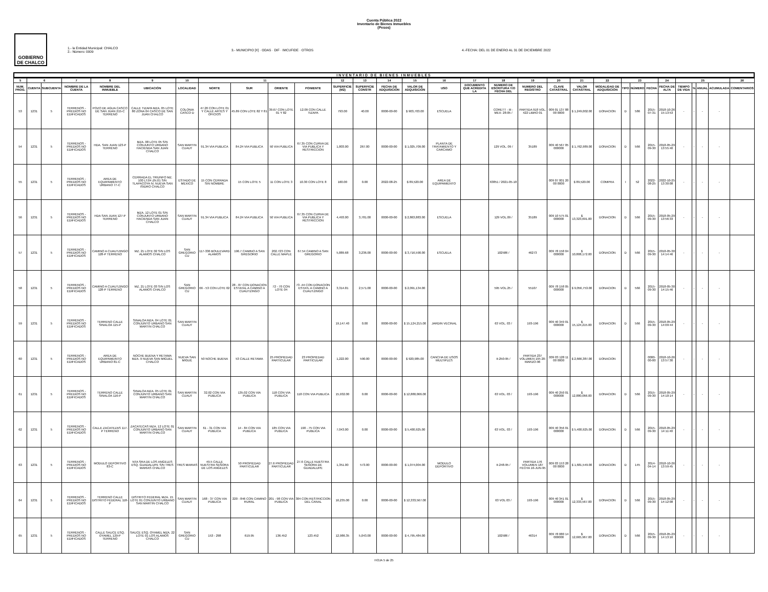Cuenta Pública 2022
Inventario de Bienes Inmuebles
(Pesos)
GOBIERNO DE CHALCO
1.- la Entidad Municipal: CHALCO
2.- Número: 0009
3.- MUNICIPIO [X] · ODAS · DIF · IMCUFIDE · OTROS
4.-FECHA: DEL 01 DE ENERO AL 31 DE DICIEMBRE 2022
INVENTARIO DE BIENES INMUEBLES
| 5 | 6 | | | 7 | 8 | 9 | 10 | 11 | | | | 12 | 13 | 14 | 15 | 16 | 17 | 18 | 19 | 20 | 21 | 22 | 23 | | | 24 | 25 | | | | 26 |
| --- | --- | --- | --- | --- | --- | --- | --- | --- | --- | --- | --- | --- | --- | --- | --- | --- | --- | --- | --- | --- | --- | --- | --- | --- | --- | --- | --- | --- | --- | --- | --- |
| NUM. PROG. | CUENTA | SUBCUENTA | NOMBRE DE LA CUENTA | | NOMBRE DEL INMUEBLE | UBICACIÓN | LOCALIDAD | NORTE | SUR | ORIENTE | PONIENTE | SUPERFICIE (M2) | SUPERFICIE CONSTR | FECHA DE ADQUISICIÓN | VALOR DE ADQUISICIÓN | USO | DOCUMENTO QUE ACREDITA LA | NUMERO DE ESCRITURA Y/O FECHA DEL | NUMERO DEL REGISTRO | CLAVE CATASTRAL | VALOR CATASTRAL | MODALIDAD DE ADQUISICIÓN | TIPO | NÚMERO | FECHA | FECHA DE ALTA | TIEMPO DE VIDA | % | ANUAL | ACUMULADA | COMENTARIOS |
| 53 | 1231 | 5 | TERRENOS - PREDIOS NO EDIFICADOS | | POZO DE AGUA CASCO DE SAN JUAN 215-C TERRENO | CALLE TIZAPA MZA. 05 LOTE 80 ZONA 04 CASCO DE SAN JUAN CHALCO | COLONIA CASCO D | 47.20 CON LOTE 01 Y CALLE ARTES Y OFICIOS | 45.89 CON LOTE 82 Y 81 | 39.67 CON LOTE 01 Y 82 | 12.09 CON CALLE TIZAPA | 793.00 | 40.00 | 0000-00-00 | $ 903,703.00 | ESCUELA | | CORETT - III - MEX- 28-05 / | PARTIDA 918 VOL. 422 LIBRO 01 | 009 01 137 88 00 0000 | $ 1,249,002.00 | DONACION | D | 586 | 2015-07-31 | 2018-10-26 15:13:53 | - | - | - | - | |
| 54 | 1231 | 5 | TERRENOS - PREDIOS NO EDIFICADOS | | HDA. SAN JUAN 123-P TERRENO | MZA. 08 LOTE 05 S/N CONJUNTO URBANO HACIENDA SAN JUAN CHALCO | SAN MARTIN CUAUT | 91.34 VIA PUBLICA | 84.24 VIA PUBLICA | 50 VIA PUBLICA | 67.35 CON CURVA DE VIA PUBLICA Y RESTRICCION | 1,803.00 | 267.00 | 0000-00-00 | $ 1,025,709.00 | PLANTA DE TRATAMIENTO Y CARCAMO | | 129 VOL. 09 / | 35189 | 009 40 567 05 000000 | $ 1,762,989.00 | DONACION | D | 566 | 2015-09-30 | 2018-05-29 13:55:40 | - | - | - | - | |
| 55 | 1231 | 5 | TERRENOS - PREDIOS NO EDIFICADOS | | AREA DE EQUIPAMIENTO URBANO 77-C | CERRADA EL TRIUNFO MZ. 100 LT.04 ZN.01 S/N TLAPACOYA IV, NUEVA SAN ISIDRO CHALCO | ESTADO DE MEXICO | 15 CON CERRADA SIN NOMBRE | 15 CON LOTE 5 | 11 CON LOTE 3 | 10.30 CON LOTE 8 | 160.00 | 0.00 | 2022-08-25 | $ 89,520.00 | AREA DE EQUIPAMIENTO | | 63851 / 2021-05-18 | | 009 07 001 20 00 0000 | $ 89,520.00 | COMPRA | I | 52 | 2022-08-25 | 2022-10-25 13:30:08 | - | - | - | - | |
| 56 | 1231 | 5 | TERRENOS - PREDIOS NO EDIFICADOS | | HDA SAN JUAN 127-P TERRENO | MZA. 12 LOTE 01 S/N CONJUNTO URBANO HACIENDA SAN JUAN CHALCO | SAN MARTIN CUAUT | 91.34 VIA PUBLICA | 84.24 VIA PUBLICA | 50 VIA PUBLICA | 67.35 CON CURVA DE VIA PUBLICA Y RESTRICCION | 4,493.00 | 3,781.00 | 0000-00-00 | $ 2,863,883.00 | ESCUELA | | 129 VOL.09 / | 35189 | 009 10 575 01 000000 | $ 13,323,691.00 | DONACION | D | 566 | 2015-09-30 | 2018-05-29 13:56:33 | - | - | - | - | |
| 57 | 1231 | 5 | TERRENOS - PREDIOS NO EDIFICADOS | | CAMINO A CUAUTZINGO 128-P TERRENO | MZ. 21 LOTE 02 S/N LOS ALAMOS CHALCO | SAN GREGORIO CU | 117-336 BOULEVARD ALAMOS | 196.7 CAMINO A SAN GREGORIO | 202.723 CON CALLE MAPLE | 67.54 CAMINO A SAN GREGORIO | 5,889.68 | 3,236.00 | 0000-00-00 | $ 3,716,590.00 | ESCUELA | | 102586 / | 46273 | 009 78 158 04 000000 | $ 10,808,172.00 | DONACION | D | 566 | 2015-09-30 | 2018-05-30 14:14:46 | - | - | - | - | |
| 58 | 1231 | 5 | TERRENOS - PREDIOS NO EDIFICADOS | | CAMINO A CUAUTZINGO 128-P TERRENO | MZ. 21 LOTE 03 S/N LOS ALAMOS CHALCO | SAN GREGORIO CU | 66 - 53 CON LOTE 02 | 28 - 87 CON DONACION ESTATAL A CAMINO A CUAUTZINGO | 72 - 70 CON LOTE 04 | 73 -44 CON DONACION ESTATL A CAMINO A CUAUTZINGO | 3,314.81 | 2,571.00 | 0000-00-00 | $ 2,091,134.00 | | | 595 VOL.25 / | 55107 | 009 78 158 05 000000 | $ 9,056,753.00 | DONACION | D | 566 | 2015-09-30 | 2018-05-30 14:15:46 | - | - | - | - | |
| 59 | 1231 | 5 | TERRENOS - PREDIOS NO EDIFICADOS | | TERRENO CALLE SINALOA 115-P | SINALOA MZA. 04 LOTE 01 CONJUNTO URBANO SAN MARTIN CHALCO | SAN MARTIN CUAUT | | | | | 19,147.40 | 0.00 | 0000-00-00 | $ 15,124,215.00 | JARDIN VECINAL | | 63 VOL. 03 / | 193-196 | 009 40 349 01 000000 | $ 15,124,215.00 | DONACION | D | 566 | 2015-09-30 | 2018-05-29 14:09:44 | - | - | - | - | |
| 60 | 1231 | 5 | TERRENOS - PREDIOS NO EDIFICADOS | | AREA DE EQUIPAMEINTO URBANO 81-C | NOCHE BUENA Y RETAMA MZA. 9 NUEVA SAN MIGUEL CHALCO | NUEVA SAN MIGUE | 50 NOCHE BUENA | 53 CALLE RETAMA | 25 PROPIEDAD PARTICULAR | 23 PROPIEDAD PARTICULAR | 1,222.00 | 590.00 | 0000-00-00 | $ 920,985.00 | CANCHA DE USOS MULTIPLES | | II-250-95 / | PARTIDA 237 VOLUMEN 195 20-MARZO-96 | 009 03 128 11 00 0000 | $ 2,666,387.00 | DONACION | | | 0000-00-00 | 2018-10-26 13:57:30 | - | - | - | - | |
| 61 | 1231 | 5 | TERRENOS - PREDIOS NO EDIFICADOS | | TERRENO CALLE SINALOA 116-P | SINALOA MZA. 05 LOTE 01 CONJUNTO URBANO SAN MARTIN CHALCO | SAN MARTIN CUAUT | 32.02 CON VIA PUBLICA | 135.02 CON VIA PUBLICA | 118 CON VIA PUBLICA | 118 CON VIA PUBLICA | 15,932.00 | 0.00 | 0000-00-00 | $ 12,880,066.00 | | | 63 VOL. 03 / | 193-196 | 009 40 250 01 000000 | $ 12,880,066.00 | DONACION | D | 566 | 2015-09-30 | 2018-05-29 14:10:14 | - | - | - | - | |
| 62 | 1231 | 5 | TERRENOS - PREDIOS NO EDIFICADOS | | CALLE ZACATEZAS 117-P TERRENO | ZACATECAS MZA. 12 LOTE 01 CONJUNTO URBANO SAN MARTIN CHALCO | SAN MARTIN CUAUT | 61 - 31 CON VIA PUBLICA | 14 - 84 CON VIA PUBLICA | 185 CON VIA PUBLICA | 190 - 75 CON VIA PUBLICA | 7,043.00 | 0.00 | 0000-00-00 | $ 5,400,925.00 | | | 63 VOL. 03 / | 193-196 | 009 40 356 01 000000 | $ 5,400,925.00 | DONACION | D | 566 | 2015-09-30 | 2018-05-29 14:11:40 | - | - | - | - | |
| 63 | 1231 | 5 | TERRENOS - PREDIOS NO EDIFICADOS | | MODULO DEPORTIVO 83-C | NTA SRA DE LOS ANGELES ESQ. GUADALUPE S/N TRES MARIAS CHALCO | TRES MARIAS | 49.5 CALLE NUESTRA SEÑORA DE LOS ANGELES | 50 PROPIEDAD PARTICULAR | 27.6 PROPIEDAD PARTICULAR | 27.6 CALLE NUESTRA SEÑORA DE GUADALUPE | 1,351.00 | 573.00 | 0000-00-00 | $ 1,074,004.00 | MODULO DEPORTIVO | | II-248-95 / | PARTIDA 176 VOLUMEN 187 FECHA 16-JUN-95 | 009 03 153 28 00 0000 | $ 1,681,549.00 | DONACION | D | 145 | 2014-04-14 | 2018-10-26 13:59:45 | - | - | - | - | |
| 64 | 1231 | 5 | TERRENOS - PREDIOS NO EDIFICADOS | | TERRENO CALLE DISTRITO FEDERAL 118-P | DISTRITO FEDERAL MZA. 15 LOTE 01 CONJUNTO URBANO SAN MARTIN CHALCO | SAN MARTIN CUAUT | 168 - 37 CON VIA PUBLICA | 220 - 846 CON CAMINO RURAL | 201 - 98 CON VIA PUBLICA | 304 CON RESTRICCION DEL CANAL | 16,235.00 | 0.00 | 0000-00-00 | $ 12,333,567.00 | | | 63 VOL 03 / | 193-196 | 009 40 341 01 000000 | $ 12,333,567.00 | DONACION | D | 566 | 2015-09-30 | 2018-05-29 14:12:08 | - | - | - | - | |
| 65 | 1231 | 5 | TERRENOS - PREDIOS NO EDIFICADOS | | CALLE SAUCE ESQ. OYAMEL 129-P TERRENO | SAUCE ESQ. OYAMEL MZA. 22 LOTE 01 LOS ALAMOS CHALCO | SAN GREGORIO CU | 153 - 298 | 619.95 | 136.452 | 123.452 | 12,986.35 | 5,043.00 | 0000-00-00 | $ 4,795,484.00 | | | 102586 / | 46314 | 009 78 080 14 000000 | $ 12,665,967.00 | DONACION | D | 566 | 2015-09-30 | 2018-05-29 14:13:16 | - | - | - | - | |
HOJA 5 de 25